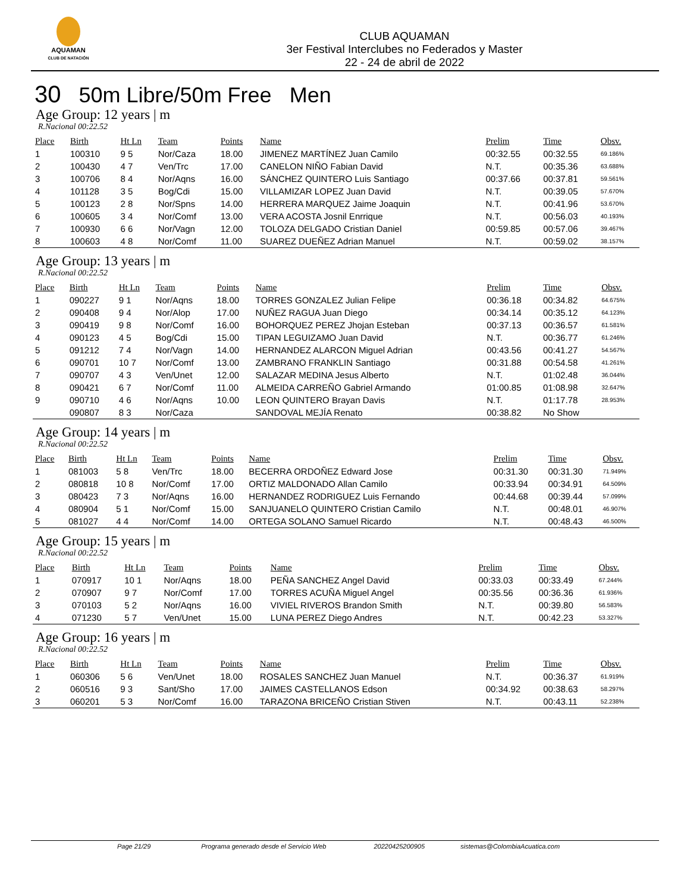AQUAMAN
CLUB DE NATACIÓN
CLUB AQUAMAN
3er Festival Interclubes no Federados y Master
22 - 24 de abril de 2022
30 50m Libre/50m Free Men
Age Group: 12 years | m
R.Nacional 00:22.52
| Place | Birth | Ht Ln | Team | Points | Name | Prelim | Time | Obsv. |
| --- | --- | --- | --- | --- | --- | --- | --- | --- |
| 1 | 100310 | 9 5 | Nor/Caza | 18.00 | JIMENEZ MARTÍNEZ Juan Camilo | 00:32.55 | 00:32.55 | 69.186% |
| 2 | 100430 | 4 7 | Ven/Trc | 17.00 | CANELON NIÑO Fabian David | N.T. | 00:35.36 | 63.688% |
| 3 | 100706 | 8 4 | Nor/Aqns | 16.00 | SÁNCHEZ QUINTERO Luis Santiago | 00:37.66 | 00:37.81 | 59.561% |
| 4 | 101128 | 3 5 | Bog/Cdi | 15.00 | VILLAMIZAR LOPEZ Juan David | N.T. | 00:39.05 | 57.670% |
| 5 | 100123 | 2 8 | Nor/Spns | 14.00 | HERRERA MARQUEZ Jaime Joaquin | N.T. | 00:41.96 | 53.670% |
| 6 | 100605 | 3 4 | Nor/Comf | 13.00 | VERA ACOSTA Josnil Enrrique | N.T. | 00:56.03 | 40.193% |
| 7 | 100930 | 6 6 | Nor/Vagn | 12.00 | TOLOZA DELGADO Cristian Daniel | 00:59.85 | 00:57.06 | 39.467% |
| 8 | 100603 | 4 8 | Nor/Comf | 11.00 | SUAREZ DUEÑEZ Adrian Manuel | N.T. | 00:59.02 | 38.157% |
Age Group: 13 years | m
R.Nacional 00:22.52
| Place | Birth | Ht Ln | Team | Points | Name | Prelim | Time | Obsv. |
| --- | --- | --- | --- | --- | --- | --- | --- | --- |
| 1 | 090227 | 9 1 | Nor/Aqns | 18.00 | TORRES GONZALEZ Julian Felipe | 00:36.18 | 00:34.82 | 64.675% |
| 2 | 090408 | 9 4 | Nor/Alop | 17.00 | NUÑEZ RAGUA Juan Diego | 00:34.14 | 00:35.12 | 64.123% |
| 3 | 090419 | 9 8 | Nor/Comf | 16.00 | BOHORQUEZ PEREZ Jhojan Esteban | 00:37.13 | 00:36.57 | 61.581% |
| 4 | 090123 | 4 5 | Bog/Cdi | 15.00 | TIPAN LEGUIZAMO Juan David | N.T. | 00:36.77 | 61.246% |
| 5 | 091212 | 7 4 | Nor/Vagn | 14.00 | HERNANDEZ ALARCON Miguel Adrian | 00:43.56 | 00:41.27 | 54.567% |
| 6 | 090701 | 10 7 | Nor/Comf | 13.00 | ZAMBRANO FRANKLIN Santiago | 00:31.88 | 00:54.58 | 41.261% |
| 7 | 090707 | 4 3 | Ven/Unet | 12.00 | SALAZAR MEDINA Jesus Alberto | N.T. | 01:02.48 | 36.044% |
| 8 | 090421 | 6 7 | Nor/Comf | 11.00 | ALMEIDA CARREÑO Gabriel Armando | 01:00.85 | 01:08.98 | 32.647% |
| 9 | 090710 | 4 6 | Nor/Aqns | 10.00 | LEON QUINTERO Brayan Davis | N.T. | 01:17.78 | 28.953% |
| | 090807 | 8 3 | Nor/Caza | | SANDOVAL MEJÍA Renato | 00:38.82 | No Show | |
Age Group: 14 years | m
R.Nacional 00:22.52
| Place | Birth | Ht Ln | Team | Points | Name | Prelim | Time | Obsv. |
| --- | --- | --- | --- | --- | --- | --- | --- | --- |
| 1 | 081003 | 5 8 | Ven/Trc | 18.00 | BECERRA ORDOÑEZ Edward Jose | 00:31.30 | 00:31.30 | 71.949% |
| 2 | 080818 | 10 8 | Nor/Comf | 17.00 | ORTIZ MALDONADO Allan Camilo | 00:33.94 | 00:34.91 | 64.509% |
| 3 | 080423 | 7 3 | Nor/Aqns | 16.00 | HERNANDEZ RODRIGUEZ Luis Fernando | 00:44.68 | 00:39.44 | 57.099% |
| 4 | 080904 | 5 1 | Nor/Comf | 15.00 | SANJUANELO QUINTERO Cristian Camilo | N.T. | 00:48.01 | 46.907% |
| 5 | 081027 | 4 4 | Nor/Comf | 14.00 | ORTEGA SOLANO Samuel Ricardo | N.T. | 00:48.43 | 46.500% |
Age Group: 15 years | m
R.Nacional 00:22.52
| Place | Birth | Ht Ln | Team | Points | Name | Prelim | Time | Obsv. |
| --- | --- | --- | --- | --- | --- | --- | --- | --- |
| 1 | 070917 | 10 1 | Nor/Aqns | 18.00 | PEÑA SANCHEZ Angel David | 00:33.03 | 00:33.49 | 67.244% |
| 2 | 070907 | 9 7 | Nor/Comf | 17.00 | TORRES ACUÑA Miguel Angel | 00:35.56 | 00:36.36 | 61.936% |
| 3 | 070103 | 5 2 | Nor/Aqns | 16.00 | VIVIEL RIVEROS Brandon Smith | N.T. | 00:39.80 | 56.583% |
| 4 | 071230 | 5 7 | Ven/Unet | 15.00 | LUNA PEREZ Diego Andres | N.T. | 00:42.23 | 53.327% |
Age Group: 16 years | m
R.Nacional 00:22.52
| Place | Birth | Ht Ln | Team | Points | Name | Prelim | Time | Obsv. |
| --- | --- | --- | --- | --- | --- | --- | --- | --- |
| 1 | 060306 | 5 6 | Ven/Unet | 18.00 | ROSALES SANCHEZ Juan Manuel | N.T. | 00:36.37 | 61.919% |
| 2 | 060516 | 9 3 | Sant/Sho | 17.00 | JAIMES CASTELLANOS Edson | 00:34.92 | 00:38.63 | 58.297% |
| 3 | 060201 | 5 3 | Nor/Comf | 16.00 | TARAZONA BRICEÑO Cristian Stiven | N.T. | 00:43.11 | 52.238% |
Page 21/29 Programa generado desde el Servicio Web 20220425200905 sistemas@ColombiaAcuatica.com